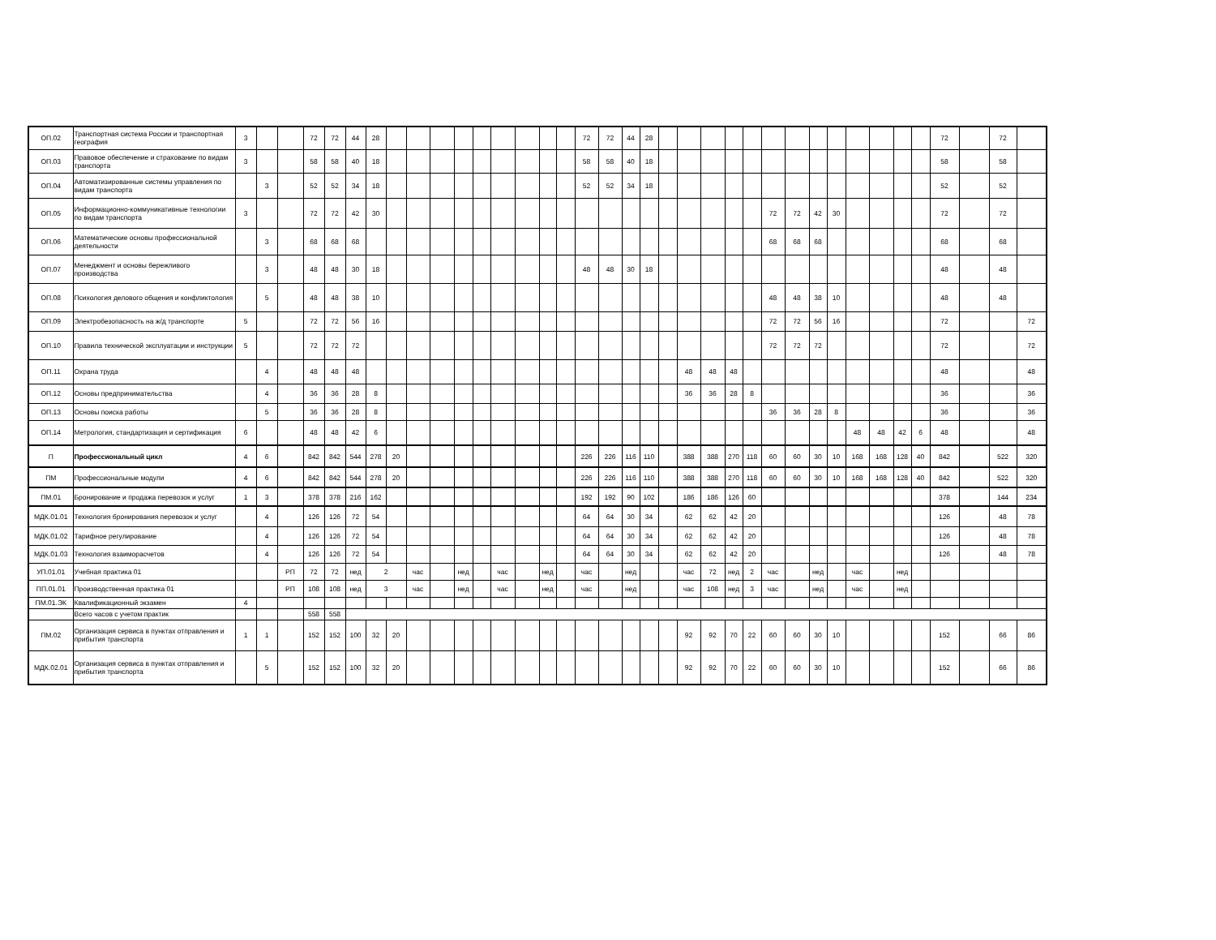| ОП.02 | Транспортная система России и транспортная география | 3 | | | 72 | 72 | 44 | 28 | | | | | | | | | | 72 | 72 | 44 | 28 | | | | | | | | | | | | | | 72 | | 72 | |
| ОП.03 | Правовое обеспечение и страхование по видам транспорта | 3 | | | 58 | 58 | 40 | 18 | | | | | | | | | | 58 | 58 | 40 | 18 | | | | | | | | | | | | | | 58 | | 58 | |
| ОП.04 | Автоматизированные системы управления по видам транспорта | | 3 | | 52 | 52 | 34 | 18 | | | | | | | | | | 52 | 52 | 34 | 18 | | | | | | | | | | | | | | 52 | | 52 | |
| ОП.05 | Информационно-коммуникативные технологии по видам транспорта | 3 | | | 72 | 72 | 42 | 30 | | | | | | | | | | | | | | | | | | | 72 | 72 | 42 | 30 | | | | | 72 | | 72 | |
| ОП.06 | Математические основы профессиональной деятельности | | 3 | | 68 | 68 | 68 | | | | | | | | | | | | | | | | | | | | 68 | 68 | 68 | | | | | | 68 | | 68 | |
| ОП.07 | Менеджмент и основы бережливого производства | | 3 | | 48 | 48 | 30 | 18 | | | | | | | | | | 48 | 48 | 30 | 18 | | | | | | | | | | | | | | 48 | | 48 | |
| ОП.08 | Психология делового общения и конфликтология | | 5 | | 48 | 48 | 38 | 10 | | | | | | | | | | | | | | | | | | | 48 | 48 | 38 | 10 | | | | | 48 | | 48 | |
| ОП.09 | Электробезопасность на ж/д транспорте | 5 | | | 72 | 72 | 56 | 16 | | | | | | | | | | | | | | | | | | | 72 | 72 | 56 | 16 | | | | | 72 | | | 72 |
| ОП.10 | Правила технической эксплуатации и инструкции | 5 | | | 72 | 72 | 72 | | | | | | | | | | | | | | | | | | | | 72 | 72 | 72 | | | | | | 72 | | | 72 |
| ОП.11 | Охрана труда | | 4 | | 48 | 48 | 48 | | | | | | | | | | | | | | | | 48 | 48 | 48 | | | | | | | | | | 48 | | | 48 |
| ОП.12 | Основы предпринимательства | | 4 | | 36 | 36 | 28 | 8 | | | | | | | | | | | | | | | 36 | 36 | 28 | 8 | | | | | | | | | 36 | | | 36 |
| ОП.13 | Основы поиска работы | | 5 | | 36 | 36 | 28 | 8 | | | | | | | | | | | | | | | | | | | 36 | 36 | 28 | 8 | | | | | 36 | | | 36 |
| ОП.14 | Метрология, стандартизация и сертификация | 6 | | | 48 | 48 | 42 | 6 | | | | | | | | | | | | | | | | | | | | | | | 48 | 48 | 42 | 6 | 48 | | | 48 |
| П | Профессиональный цикл | 4 | 6 | | 842 | 842 | 544 | 278 | 20 | | | | | | | | | 226 | 226 | 116 | 110 | | 388 | 388 | 270 | 118 | 60 | 60 | 30 | 10 | 168 | 168 | 128 | 40 | 842 | | 522 | 320 |
| ПМ | Профессиональные модули | 4 | 6 | | 842 | 842 | 544 | 278 | 20 | | | | | | | | | 226 | 226 | 116 | 110 | | 388 | 388 | 270 | 118 | 60 | 60 | 30 | 10 | 168 | 168 | 128 | 40 | 842 | | 522 | 320 |
| ПМ.01 | Бронирование и продажа перевозок и услуг | 1 | 3 | | 378 | 378 | 216 | 162 | | | | | | | | | | 192 | 192 | 90 | 102 | | 186 | 186 | 126 | 60 | | | | | | | | | 378 | | 144 | 234 |
| МДК.01.01 | Технология бронирования перевозок и услуг | | 4 | | 126 | 126 | 72 | 54 | | | | | | | | | | 64 | 64 | 30 | 34 | | 62 | 62 | 42 | 20 | | | | | | | | | 126 | | 48 | 78 |
| МДК.01.02 | Тарифное регулирование | | 4 | | 126 | 126 | 72 | 54 | | | | | | | | | | 64 | 64 | 30 | 34 | | 62 | 62 | 42 | 20 | | | | | | | | | 126 | | 48 | 78 |
| МДК.01.03 | Технология взаиморасчетов | | 4 | | 126 | 126 | 72 | 54 | | | | | | | | | | 64 | 64 | 30 | 34 | | 62 | 62 | 42 | 20 | | | | | | | | | 126 | | 48 | 78 |
| УП.01.01 | Учебная практика 01 | | | РП | 72 | 72 | нед | 2 | | час | | нед | | час | | нед | | час | | нед | | | час | 72 | нед | 2 | час | | нед | | час | | нед | | | | | |
| ПП.01.01 | Производственная практика 01 | | | РП | 108 | 108 | нед | 3 | | час | | нед | | час | | нед | | час | | нед | | | час | 108 | нед | 3 | час | | нед | | час | | нед | | | | | |
| ПМ.01.ЭК | Квалификационный экзамен | 4 | | | | | | | | | | | | | | | | | | | | | | | | | | | | | | | | | | | | |
| | Всего часов с учетом практик | | | | 558 | 558 | | | | | | | | | | | | | | | | | | | | | | | | | | | | | | | | |
| ПМ.02 | Организация сервиса в пунктах отправления и прибытия транспорта | 1 | 1 | | 152 | 152 | 100 | 32 | 20 | | | | | | | | | | | | | | 92 | 92 | 70 | 22 | 60 | 60 | 30 | 10 | | | | | 152 | | 66 | 86 |
| МДК.02.01 | Организация сервиса в пунктах отправления и прибытия транспорта | | 5 | | 152 | 152 | 100 | 32 | 20 | | | | | | | | | | | | | | 92 | 92 | 70 | 22 | 60 | 60 | 30 | 10 | | | | | 152 | | 66 | 86 |